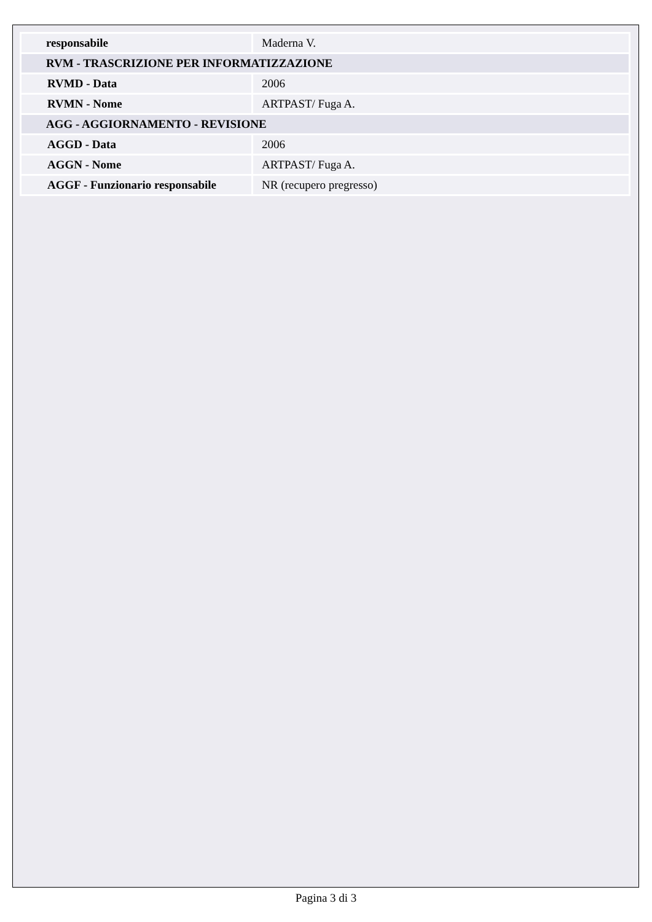| responsabile | Maderna V. |
| RVM - TRASCRIZIONE PER INFORMATIZZAZIONE | |
| RVMD - Data | 2006 |
| RVMN - Nome | ARTPAST/ Fuga A. |
| AGG - AGGIORNAMENTO - REVISIONE | |
| AGGD - Data | 2006 |
| AGGN - Nome | ARTPAST/ Fuga A. |
| AGGF - Funzionario responsabile | NR (recupero pregresso) |
Pagina 3 di 3